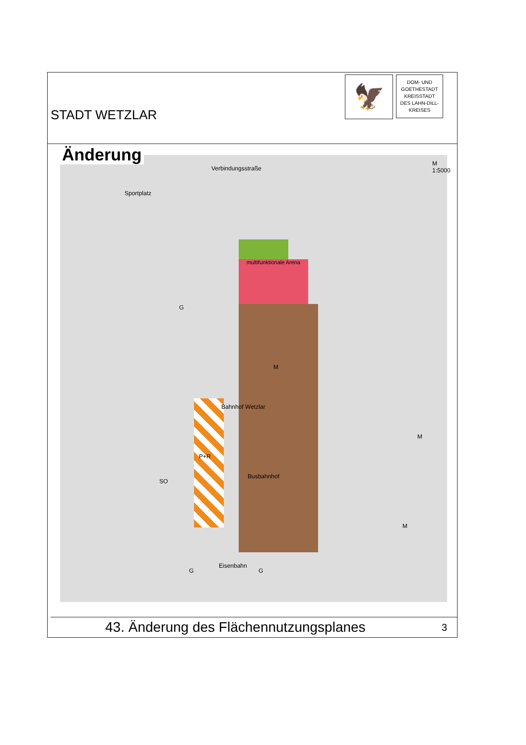STADT WETZLAR
🦅
DOM- UND
GOETHESTADT
KREISSTADT
DES LAHN-DILL-
KREISES
Änderung
multifunktionale Arena
Verbindungsstraße
M 1:5000
Sportplatz
G
M
Bahnhof Wetzlar
P+R
Busbahnhof
SO
M
M
G G
Eisenbahn
43. Änderung des Flächennutzungsplanes 3